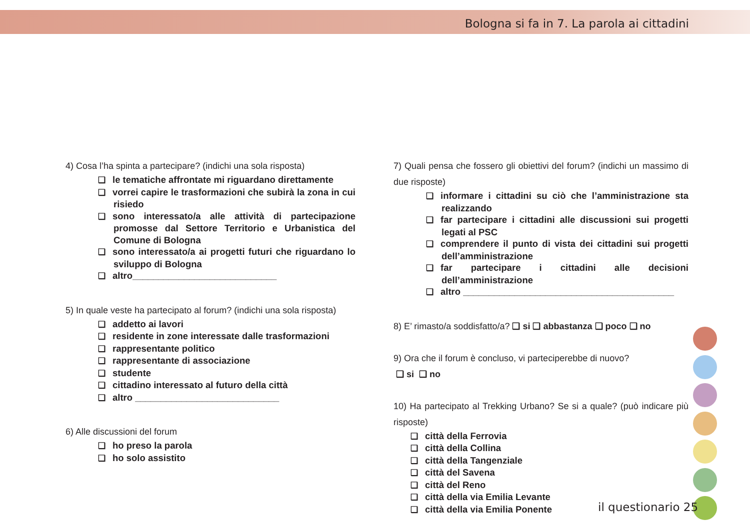Bologna si fa in 7. La parola ai cittadini
4) Cosa l’ha spinta a partecipare? (indichi una sola risposta)
❑ le tematiche affrontate mi riguardano direttamente
❑ vorrei capire le trasformazioni che subirà la zona in cui risiedo
❑ sono interessato/a alle attività di partecipazione promosse dal Settore Territorio e Urbanistica del Comune di Bologna
❑ sono interessato/a ai progetti futuri che riguardano lo sviluppo di Bologna
❑ altro____________________________
5) In quale veste ha partecipato al forum? (indichi una sola risposta)
❑ addetto ai lavori
❑ residente in zone interessate dalle trasformazioni
❑ rappresentante politico
❑ rappresentante di associazione
❑ studente
❑ cittadino interessato al futuro della città
❑ altro ____________________________
6) Alle discussioni del forum
❑ ho preso la parola
❑ ho solo assistito
7) Quali pensa che fossero gli obiettivi del forum? (indichi un massimo di due risposte)
❑ informare i cittadini su ciò che l’amministrazione sta realizzando
❑ far partecipare i cittadini alle discussioni sui progetti legati al PSC
❑ comprendere il punto di vista dei cittadini sui progetti dell’amministrazione
❑ far partecipare i cittadini alle decisioni dell’amministrazione
❑ altro _________________________________________
8) E’ rimasto/a soddisfatto/a? ❑ si ❑ abbastanza ❑ poco ❑ no
9) Ora che il forum è concluso, vi parteciperebbe di nuovo?
❑ si ❑ no
10) Ha partecipato al Trekking Urbano? Se si a quale? (può indicare più risposte)
❑ città della Ferrovia
❑ città della Collina
❑ città della Tangenziale
❑ città del Savena
❑ città del Reno
❑ città della via Emilia Levante
❑ città della via Emilia Ponente
il questionario 25